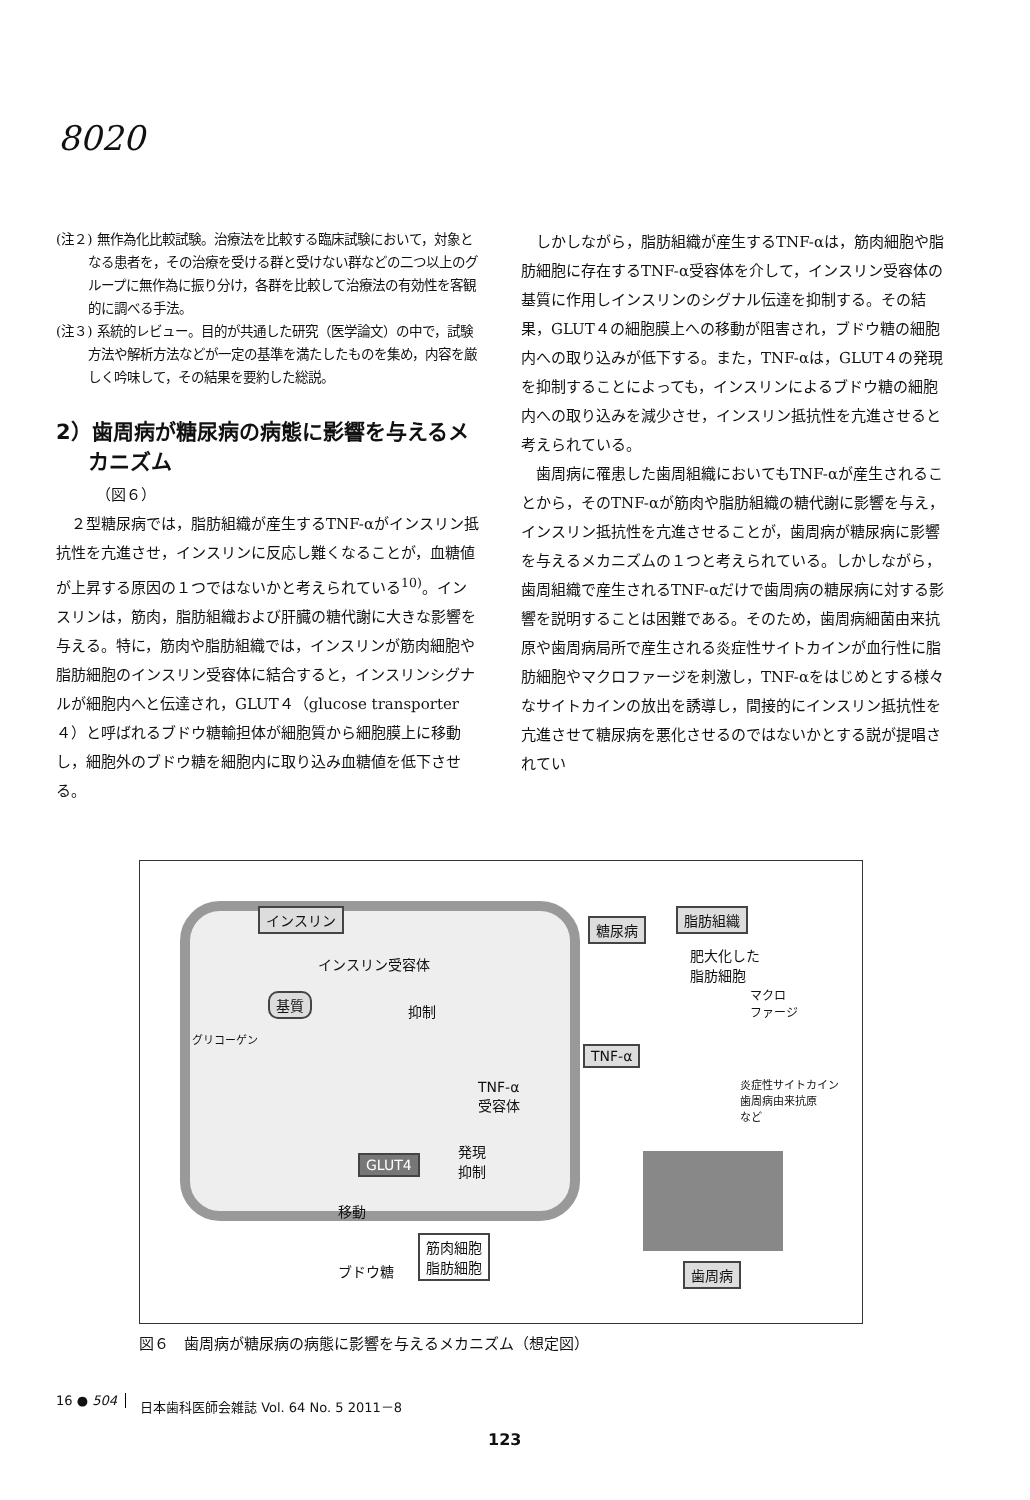8020
(注２) 無作為化比較試験。治療法を比較する臨床試験において，対象となる患者を，その治療を受ける群と受けない群などの二つ以上のグループに無作為に振り分け，各群を比較して治療法の有効性を客観的に調べる手法。
(注３) 系統的レビュー。目的が共通した研究（医学論文）の中で，試験方法や解析方法などが一定の基準を満たしたものを集め，内容を厳しく吟味して，その結果を要約した総説。
2）歯周病が糖尿病の病態に影響を与えるメカニズム
（図６）
２型糖尿病では，脂肪組織が産生するTNF-αがインスリン抵抗性を亢進させ，インスリンに反応し難くなることが，血糖値が上昇する原因の１つではないかと考えられている<sup>10)</sup>。インスリンは，筋肉，脂肪組織および肝臓の糖代謝に大きな影響を与える。特に，筋肉や脂肪組織では，インスリンが筋肉細胞や脂肪細胞のインスリン受容体に結合すると，インスリンシグナルが細胞内へと伝達され，GLUT４（glucose transporter４）と呼ばれるブドウ糖輸担体が細胞質から細胞膜上に移動し，細胞外のブドウ糖を細胞内に取り込み血糖値を低下させる。
しかしながら，脂肪組織が産生するTNF-αは，筋肉細胞や脂肪細胞に存在するTNF-α受容体を介して，インスリン受容体の基質に作用しインスリンのシグナル伝達を抑制する。その結果，GLUT４の細胞膜上への移動が阻害され，ブドウ糖の細胞内への取り込みが低下する。また，TNF-αは，GLUT４の発現を抑制することによっても，インスリンによるブドウ糖の細胞内への取り込みを減少させ，インスリン抵抗性を亢進させると考えられている。
歯周病に罹患した歯周組織においてもTNF-αが産生されることから，そのTNF-αが筋肉や脂肪組織の糖代謝に影響を与え，インスリン抵抗性を亢進させることが，歯周病が糖尿病に影響を与えるメカニズムの１つと考えられている。しかしながら，歯周組織で産生されるTNF-αだけで歯周病の糖尿病に対する影響を説明することは困難である。そのため，歯周病細菌由来抗原や歯周病局所で産生される炎症性サイトカインが血行性に脂肪細胞やマクロファージを刺激し，TNF-αをはじめとする様々なサイトカインの放出を誘導し，間接的にインスリン抵抗性を亢進させて糖尿病を悪化させるのではないかとする説が提唱されてい
インスリン
インスリン受容体
基質
抑制
グリコーゲン
TNF-α
受容体
発現
抑制
GLUT4
移動
筋肉細胞
脂肪細胞
ブドウ糖
糖尿病
脂肪組織
肥大化した
脂肪細胞
マクロ
ファージ
TNF-α
炎症性サイトカイン
歯周病由来抗原
など
歯周病
図６　歯周病が糖尿病の病態に影響を与えるメカニズム（想定図）
16 ● 504
日本歯科医師会雑誌 Vol. 64 No. 5 2011－8
123